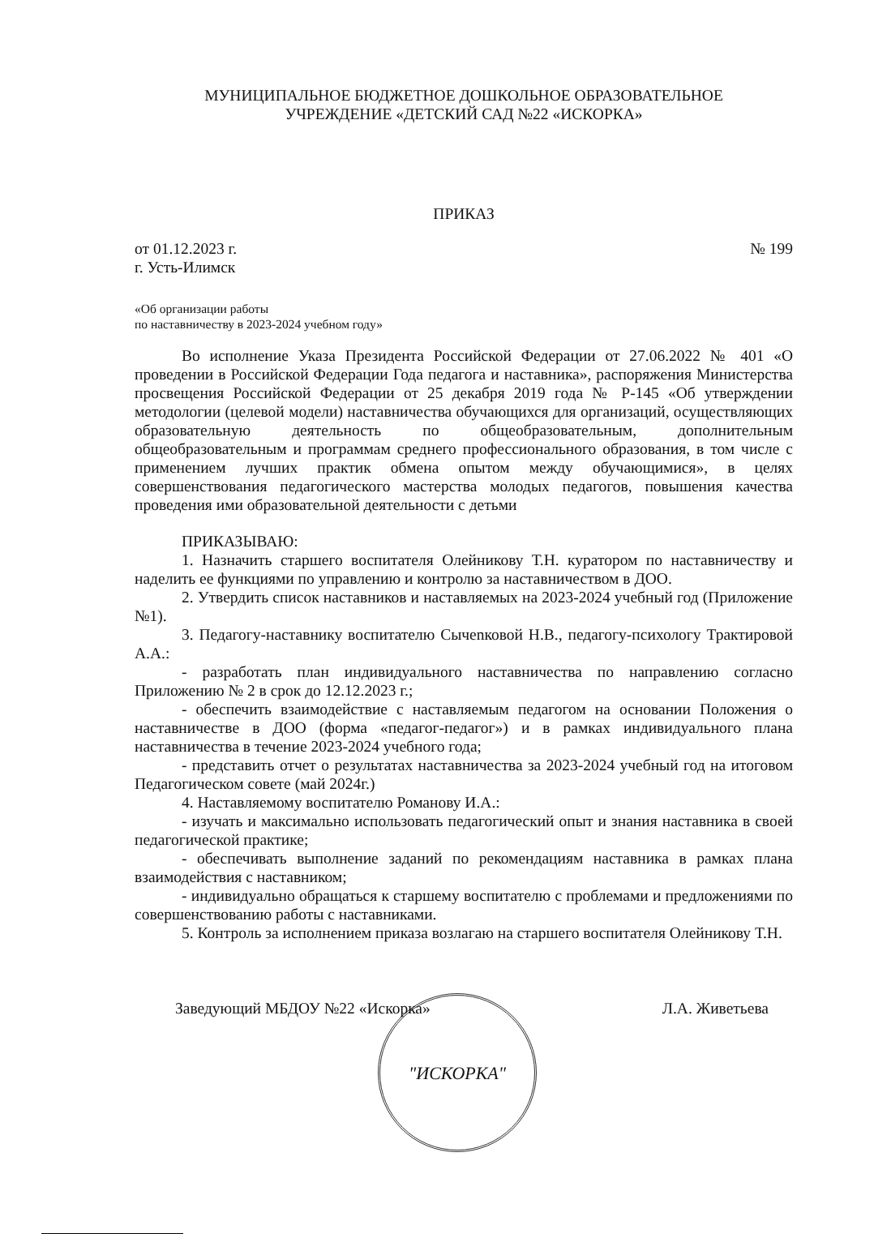МУНИЦИПАЛЬНОЕ БЮДЖЕТНОЕ ДОШКОЛЬНОЕ ОБРАЗОВАТЕЛЬНОЕ
УЧРЕЖДЕНИЕ «ДЕТСКИЙ САД №22 «ИСКОРКА»
ПРИКАЗ
от 01.12.2023 г. № 199
г. Усть-Илимск
«Об организации работы
по наставничеству в 2023-2024 учебном году»
Во исполнение Указа Президента Российской Федерации от 27.06.2022 № 401 «О проведении в Российской Федерации Года педагога и наставника», распоряжения Министерства просвещения Российской Федерации от 25 декабря 2019 года № Р-145 «Об утверждении методологии (целевой модели) наставничества обучающихся для организаций, осуществляющих образовательную деятельность по общеобразовательным, дополнительным общеобразовательным и программам среднего профессионального образования, в том числе с применением лучших практик обмена опытом между обучающимися», в целях совершенствования педагогического мастерства молодых педагогов, повышения качества проведения ими образовательной деятельности с детьми
ПРИКАЗЫВАЮ:
1. Назначить старшего воспитателя Олейникову Т.Н. куратором по наставничеству и наделить ее функциями по управлению и контролю за наставничеством в ДОО.
2. Утвердить список наставников и наставляемых на 2023-2024 учебный год (Приложение №1).
3. Педагогу-наставнику воспитателю Сычenковой Н.В., педагогу-психологу Трактировой А.А.:
- разработать план индивидуального наставничества по направлению согласно Приложению № 2 в срок до 12.12.2023 г.;
- обеспечить взаимодействие с наставляемым педагогом на основании Положения о наставничестве в ДОО (форма «педагог-педагог») и в рамках индивидуального плана наставничества в течение 2023-2024 учебного года;
- представить отчет о результатах наставничества за 2023-2024 учебный год на итоговом Педагогическом совете (май 2024г.)
4. Наставляемому воспитателю Романову И.А.:
- изучать и максимально использовать педагогический опыт и знания наставника в своей педагогической практике;
- обеспечивать выполнение заданий по рекомендациям наставника в рамках плана взаимодействия с наставником;
- индивидуально обращаться к старшему воспитателю с проблемами и предложениями по совершенствованию работы с наставниками.
5. Контроль за исполнением приказа возлагаю на старшего воспитателя Олейникову Т.Н.
Заведующий МБДОУ №22 «Искорка» Л.А. Живетьева
"ИСКОРКА"